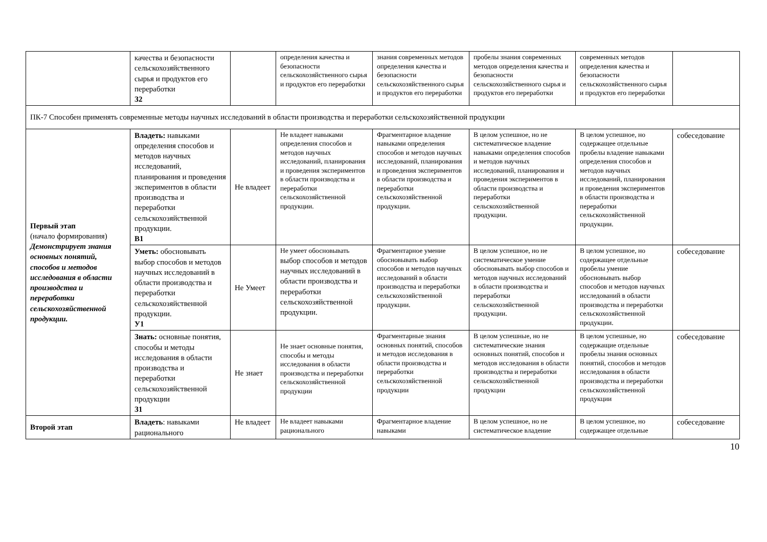| | качества и безопасности сельскохозяйственного сырья и продуктов его переработки З2 | | определения качества и безопасности сельскохозяйственного сырья и продуктов его переработки | знания современных методов определения качества и безопасности сельскохозяйственного сырья и продуктов его переработки | пробелы знания современных методов определения качества и безопасности сельскохозяйственного сырья и продуктов его переработки | современных методов определения качества и безопасности сельскохозяйственного сырья и продуктов его переработки | |
| ПК-7 Способен применять современные методы научных исследований в области производства и переработки сельскохозяйственной продукции | | | | | | | |
| Первый этап (начало формирования) Демонстрирует знания основных понятий, способов и методов исследования в области производства и переработки сельскохозяйственной продукции. | Владеть: навыками определения способов и методов научных исследований, планирования и проведения экспериментов в области производства и переработки сельскохозяйственной продукции. В1 | Не владеет | Не владеет навыками определения способов и методов научных исследований, планирования и проведения экспериментов в области производства и переработки сельскохозяйственной продукции. | Фрагментарное владение навыками определения способов и методов научных исследований, планирования и проведения экспериментов в области производства и переработки сельскохозяйственной продукции. | В целом успешное, но не систематическое владение навыками определения способов и методов научных исследований, планирования и проведения экспериментов в области производства и переработки сельскохозяйственной продукции. | В целом успешное, но содержащее отдельные пробелы владение навыками определения способов и методов научных исследований, планирования и проведения экспериментов в области производства и переработки сельскохозяйственной продукции. | собеседование |
| | Уметь: обосновывать выбор способов и методов научных исследований в области производства и переработки сельскохозяйственной продукции. У1 | Не Умеет | Не умеет обосновывать выбор способов и методов научных исследований в области производства и переработки сельскохозяйственной продукции. | Фрагментарное умение обосновывать выбор способов и методов научных исследований в области производства и переработки сельскохозяйственной продукции. | В целом успешное, но не систематическое умение обосновывать выбор способов и методов научных исследований в области производства и переработки сельскохозяйственной продукции. | В целом успешное, но содержащее отдельные пробелы умение обосновывать выбор способов и методов научных исследований в области производства и переработки сельскохозяйственной продукции. | собеседование |
| | Знать: основные понятия, способы и методы исследования в области производства и переработки сельскохозяйственной продукции З1 | Не знает | Не знает основные понятия, способы и методы исследования в области производства и переработки сельскохозяйственной продукции | Фрагментарные знания основных понятий, способов и методов исследования в области производства и переработки сельскохозяйственной продукции | В целом успешные, но не систематические знания основных понятий, способов и методов исследования в области производства и переработки сельскохозяйственной продукции | В целом успешные, но содержащие отдельные пробелы знания основных понятий, способов и методов исследования в области производства и переработки сельскохозяйственной продукции | собеседование |
| Второй этап | Владеть : навыками рационального | Не владеет | Не владеет навыками рационального | Фрагментарное владение навыками | В целом успешное, но не систематическое владение | В целом успешное, но содержащее отдельные | собеседование |
10